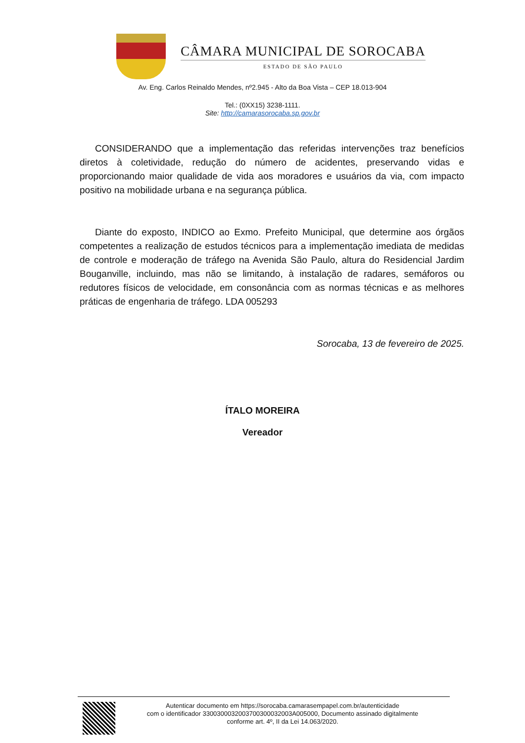CÂMARA MUNICIPAL DE SOROCABA
ESTADO DE SÃO PAULO
Av. Eng. Carlos Reinaldo Mendes, nº2.945 - Alto da Boa Vista – CEP 18.013-904
Tel.: (0XX15) 3238-1111.
Site: http://camarasorocaba.sp.gov.br
CONSIDERANDO que a implementação das referidas intervenções traz benefícios diretos à coletividade, redução do número de acidentes, preservando vidas e proporcionando maior qualidade de vida aos moradores e usuários da via, com impacto positivo na mobilidade urbana e na segurança pública.
Diante do exposto, INDICO ao Exmo. Prefeito Municipal, que determine aos órgãos competentes a realização de estudos técnicos para a implementação imediata de medidas de controle e moderação de tráfego na Avenida São Paulo, altura do Residencial Jardim Bouganville, incluindo, mas não se limitando, à instalação de radares, semáforos ou redutores físicos de velocidade, em consonância com as normas técnicas e as melhores práticas de engenharia de tráfego. LDA 005293
Sorocaba, 13 de fevereiro de 2025.
ÍTALO MOREIRA
Vereador
Autenticar documento em https://sorocaba.camarasempapel.com.br/autenticidade
com o identificador 3300300032003700300032003A005000, Documento assinado digitalmente
conforme art. 4º, II da Lei 14.063/2020.